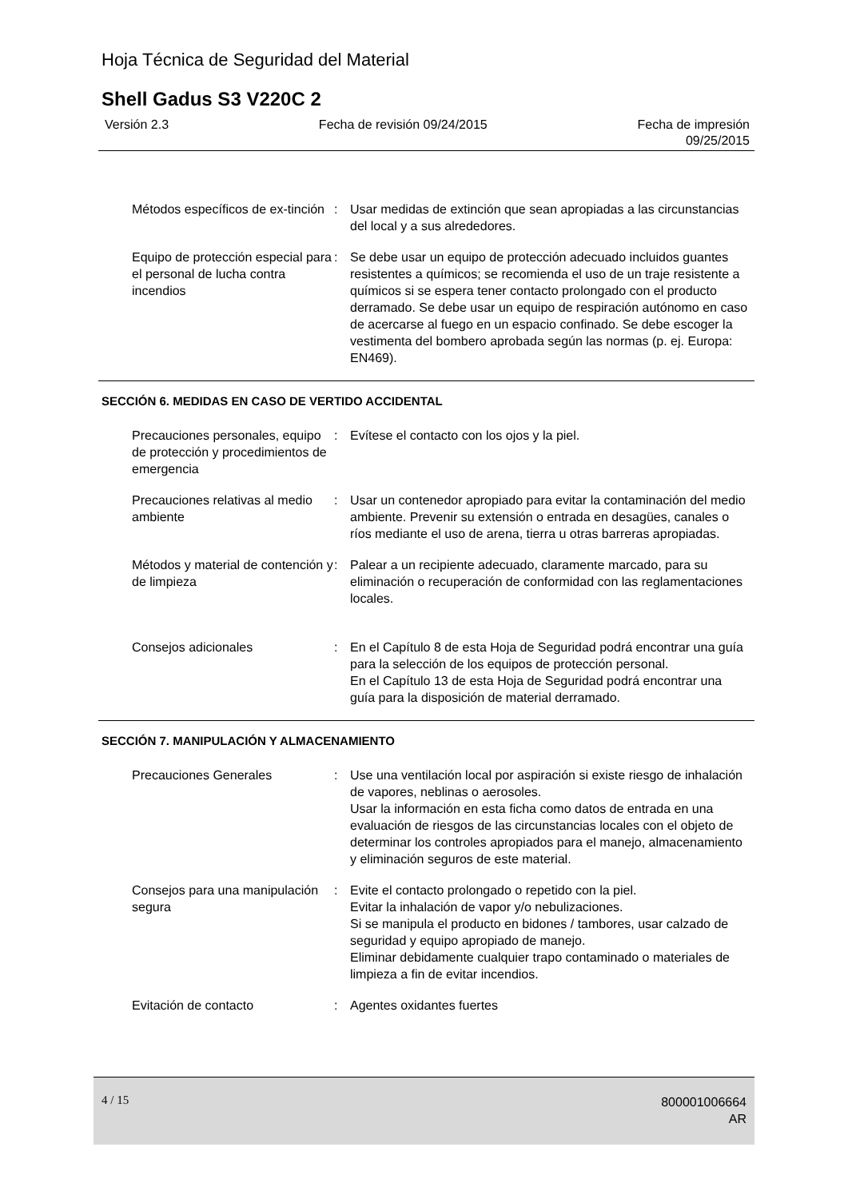Hoja Técnica de Seguridad del Material
Shell Gadus S3 V220C 2
Versión 2.3 Fecha de revisión 09/24/2015 Fecha de impresión
09/25/2015
Métodos específicos de ex-tinción
: Usar medidas de extinción que sean apropiadas a las circunstancias del local y a sus alrededores.
Equipo de protección especial para el personal de lucha contra incendios
: Se debe usar un equipo de protección adecuado incluidos guantes resistentes a químicos; se recomienda el uso de un traje resistente a químicos si se espera tener contacto prolongado con el producto derramado. Se debe usar un equipo de respiración autónomo en caso de acercarse al fuego en un espacio confinado. Se debe escoger la vestimenta del bombero aprobada según las normas (p. ej. Europa: EN469).
SECCIÓN 6. MEDIDAS EN CASO DE VERTIDO ACCIDENTAL
Precauciones personales, equipo de protección y procedimientos de emergencia
: Evítese el contacto con los ojos y la piel.
Precauciones relativas al medio ambiente
: Usar un contenedor apropiado para evitar la contaminación del medio ambiente. Prevenir su extensión o entrada en desagües, canales o ríos mediante el uso de arena, tierra u otras barreras apropiadas.
Métodos y material de contención y de limpieza
: Palear a un recipiente adecuado, claramente marcado, para su eliminación o recuperación de conformidad con las reglamentaciones locales.
Consejos adicionales : En el Capítulo 8 de esta Hoja de Seguridad podrá encontrar una guía para la selección de los equipos de protección personal.
En el Capítulo 13 de esta Hoja de Seguridad podrá encontrar una guía para la disposición de material derramado.
SECCIÓN 7. MANIPULACIÓN Y ALMACENAMIENTO
Precauciones Generales : Use una ventilación local por aspiración si existe riesgo de inhalación de vapores, neblinas o aerosoles.
Usar la información en esta ficha como datos de entrada en una evaluación de riesgos de las circunstancias locales con el objeto de determinar los controles apropiados para el manejo, almacenamiento y eliminación seguros de este material.
Consejos para una manipulación segura
: Evite el contacto prolongado o repetido con la piel.
Evitar la inhalación de vapor y/o nebulizaciones.
Si se manipula el producto en bidones / tambores, usar calzado de seguridad y equipo apropiado de manejo.
Eliminar debidamente cualquier trapo contaminado o materiales de limpieza a fin de evitar incendios.
Evitación de contacto : Agentes oxidantes fuertes
4 / 15
800001006664
AR